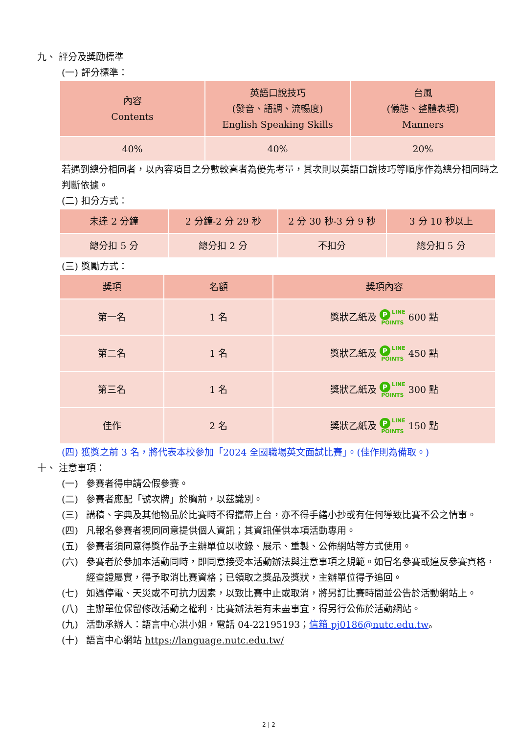九、 評分及獎勵標準
(一) 評分標準：
| 內容 Contents | 英語口說技巧 (發音、語調、流暢度) English Speaking Skills | 台風 (儀態、整體表現) Manners |
| 40% | 40% | 20% |
若遇到總分相同者，以內容項目之分數較高者為優先考量，其次則以英語口說技巧等順序作為總分相同時之判斷依據。
(二) 扣分方式：
| 未達 2 分鐘 | 2 分鐘-2 分 29 秒 | 2 分 30 秒-3 分 9 秒 | 3 分 10 秒以上 |
| 總分扣 5 分 | 總分扣 2 分 | 不扣分 | 總分扣 5 分 |
(三) 獎勵方式：
| 獎項 | 名額 | 獎項內容 |
| 第一名 | 1 名 | 獎狀乙紙及 P LINE POINTS 600 點 |
| 第二名 | 1 名 | 獎狀乙紙及 P LINE POINTS 450 點 |
| 第三名 | 1 名 | 獎狀乙紙及 P LINE POINTS 300 點 |
| 佳作 | 2 名 | 獎狀乙紙及 P LINE POINTS 150 點 |
(四) 獲獎之前 3 名，將代表本校參加「2024 全國職場英文面試比賽」。(佳作則為備取。)
十、 注意事項：
(一) 參賽者得申請公假參賽。
(二) 參賽者應配「號次牌」於胸前，以茲識別。
(三) 講稿、字典及其他物品於比賽時不得攜帶上台，亦不得手繕小抄或有任何導致比賽不公之情事。
(四) 凡報名參賽者視同同意提供個人資訊；其資訊僅供本項活動專用。
(五) 參賽者須同意得獎作品予主辦單位以收錄、展示、重製、公佈網站等方式使用。
(六) 參賽者於參加本活動同時，即同意接受本活動辦法與注意事項之規範。如冒名參賽或違反參賽資格，經查證屬實，得予取消比賽資格；已領取之獎品及獎狀，主辦單位得予追回。
(七) 如遇停電、天災或不可抗力因素，以致比賽中止或取消，將另訂比賽時間並公告於活動網站上。
(八) 主辦單位保留修改活動之權利，比賽辦法若有未盡事宜，得另行公佈於活動網站。
(九) 活動承辦人：語言中心洪小姐，電話 04-22195193；信箱 pj0186@nutc.edu.tw。
(十) 語言中心網站 https://language.nutc.edu.tw/
2 | 2